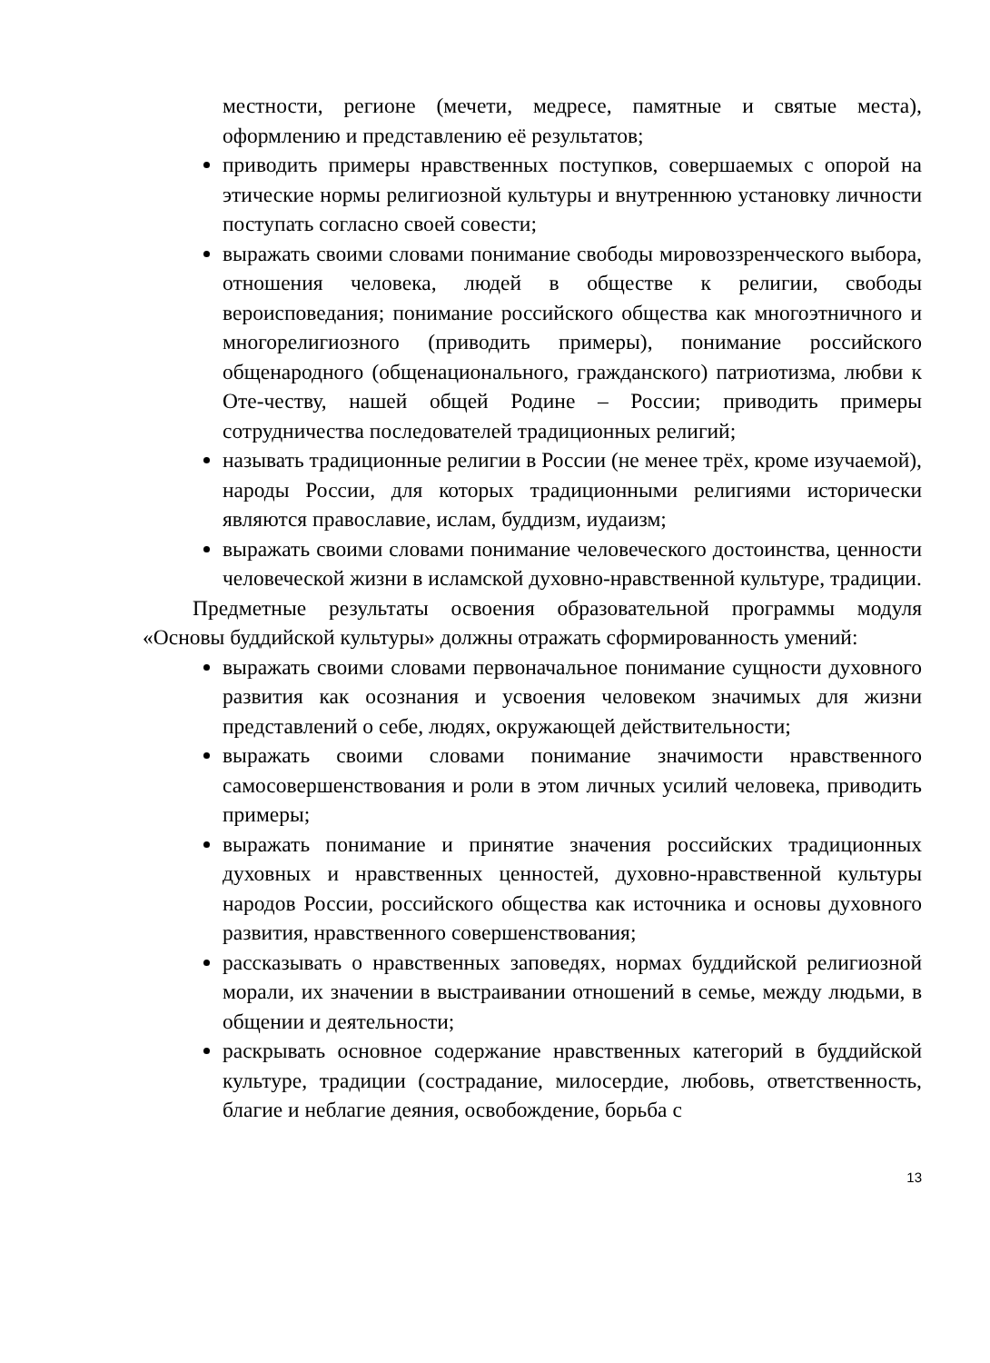местности, регионе (мечети, медресе, памятные и святые места), оформлению и представлению её результатов;
приводить примеры нравственных поступков, совершаемых с опорой на этические нормы религиозной культуры и внутреннюю установку личности поступать согласно своей совести;
выражать своими словами понимание свободы мировоззренческого выбора, отношения человека, людей в обществе к религии, свободы вероисповедания; понимание российского общества как многоэтничного и многорелигиозного (приводить примеры), понимание российского общенародного (общенационального, гражданского) патриотизма, любви к Оте-честву, нашей общей Родине – России; приводить примеры сотрудничества последователей традиционных религий;
называть традиционные религии в России (не менее трёх, кроме изучаемой), народы России, для которых традиционными религиями исторически являются православие, ислам, буддизм, иудаизм;
выражать своими словами понимание человеческого достоинства, ценности человеческой жизни в исламской духовно-нравственной культуре, традиции.
Предметные результаты освоения образовательной программы модуля «Основы буддийской культуры» должны отражать сформированность умений:
выражать своими словами первоначальное понимание сущности духовного развития как осознания и усвоения человеком значимых для жизни представлений о себе, людях, окружающей действительности;
выражать своими словами понимание значимости нравственного самосовершенствования и роли в этом личных усилий человека, приводить примеры;
выражать понимание и принятие значения российских традиционных духовных и нравственных ценностей, духовно-нравственной культуры народов России, российского общества как источника и основы духовного развития, нравственного совершенствования;
рассказывать о нравственных заповедях, нормах буддийской религиозной морали, их значении в выстраивании отношений в семье, между людьми, в общении и деятельности;
раскрывать основное содержание нравственных категорий в буддийской культуре, традиции (сострадание, милосердие, любовь, ответственность, благие и неблагие деяния, освобождение, борьба с
13